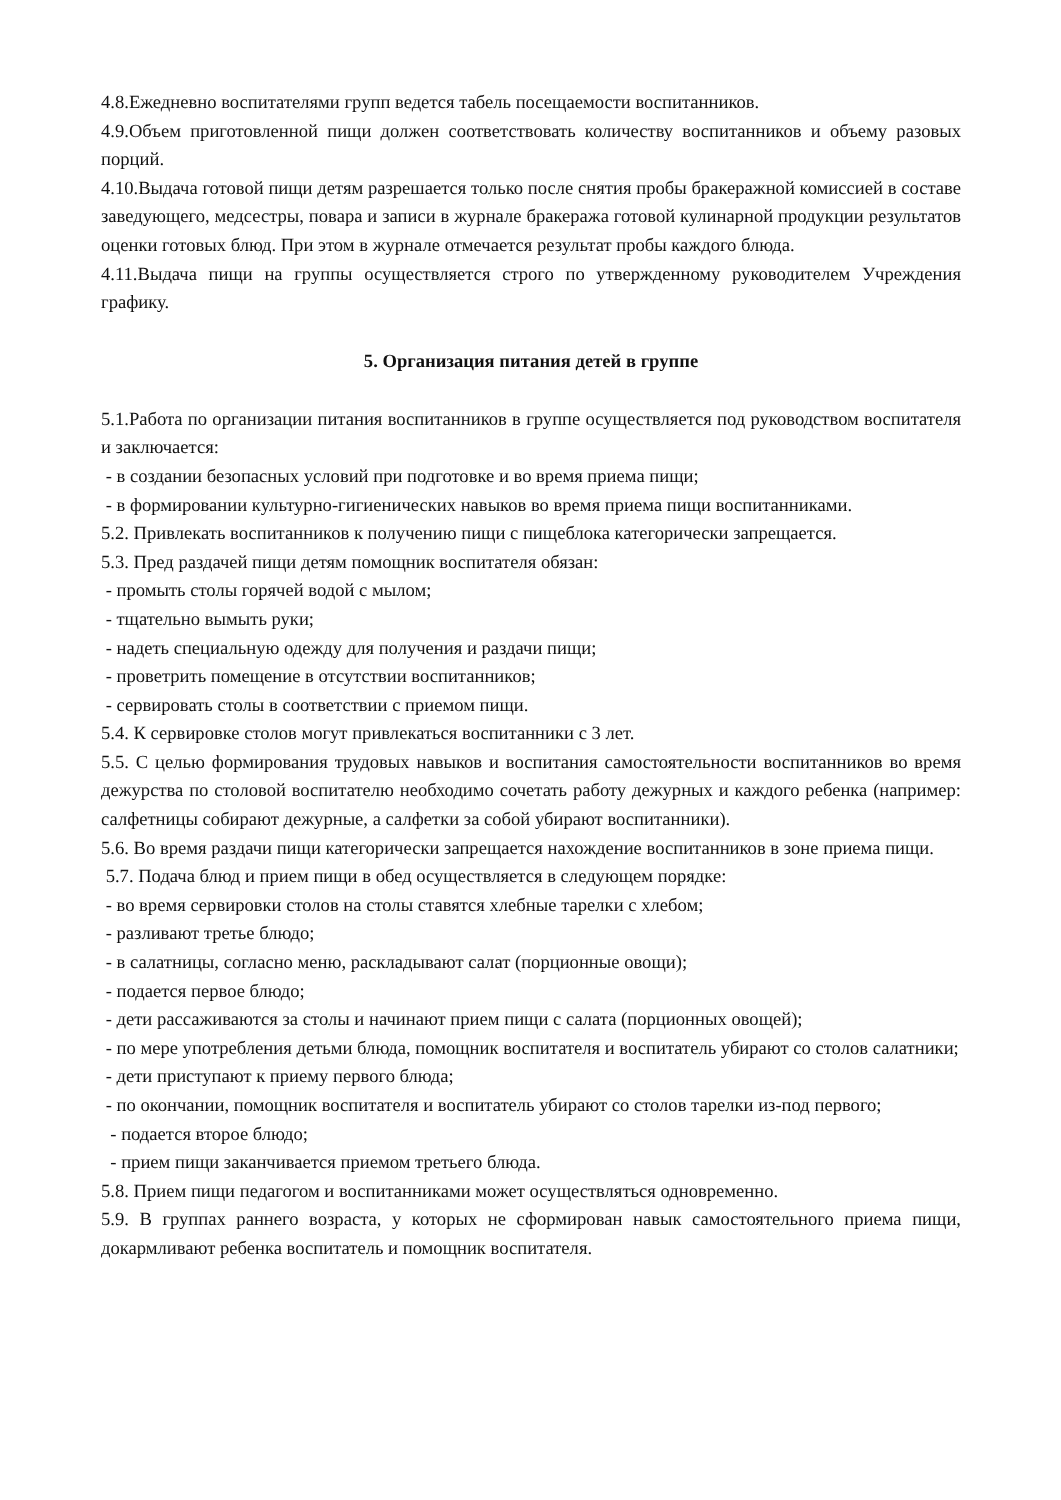4.8.Ежедневно воспитателями групп ведется табель посещаемости воспитанников.
4.9.Объем приготовленной пищи должен соответствовать количеству воспитанников и объему разовых порций.
4.10.Выдача готовой пищи детям разрешается только после снятия пробы бракеражной комиссией в составе заведующего, медсестры, повара и записи в журнале бракеража готовой кулинарной продукции результатов оценки готовых блюд. При этом в журнале отмечается результат пробы каждого блюда.
4.11.Выдача пищи на группы осуществляется строго по утвержденному руководителем Учреждения графику.
5. Организация питания детей в группе
5.1.Работа по организации питания воспитанников в группе осуществляется под руководством воспитателя и заключается:
- в создании безопасных условий при подготовке и во время приема пищи;
- в формировании культурно-гигиенических навыков во время приема пищи воспитанниками.
5.2. Привлекать воспитанников к получению пищи с пищеблока категорически запрещается.
5.3. Пред раздачей пищи детям помощник воспитателя обязан:
- промыть столы горячей водой с мылом;
- тщательно вымыть руки;
- надеть специальную одежду для получения и раздачи пищи;
- проветрить помещение в отсутствии воспитанников;
- сервировать столы в соответствии с приемом пищи.
5.4. К сервировке столов могут привлекаться воспитанники с 3 лет.
5.5. С целью формирования трудовых навыков и воспитания самостоятельности воспитанников во время дежурства по столовой воспитателю необходимо сочетать работу дежурных и каждого ребенка (например: салфетницы собирают дежурные, а салфетки за собой убирают воспитанники).
5.6. Во время раздачи пищи категорически запрещается нахождение воспитанников в зоне приема пищи.
5.7. Подача блюд и прием пищи в обед осуществляется в следующем порядке:
- во время сервировки столов на столы ставятся хлебные тарелки с хлебом;
- разливают третье блюдо;
- в салатницы, согласно меню, раскладывают салат (порционные овощи);
- подается первое блюдо;
- дети рассаживаются за столы и начинают прием пищи с салата (порционных овощей);
- по мере употребления детьми блюда, помощник воспитателя и воспитатель убирают со столов салатники;
- дети приступают к приему первого блюда;
- по окончании, помощник воспитателя и воспитатель убирают со столов тарелки из-под первого;
- подается второе блюдо;
- прием пищи заканчивается приемом третьего блюда.
5.8. Прием пищи педагогом и воспитанниками может осуществляться одновременно.
5.9. В группах раннего возраста, у которых не сформирован навык самостоятельного приема пищи, докармливают ребенка воспитатель и помощник воспитателя.